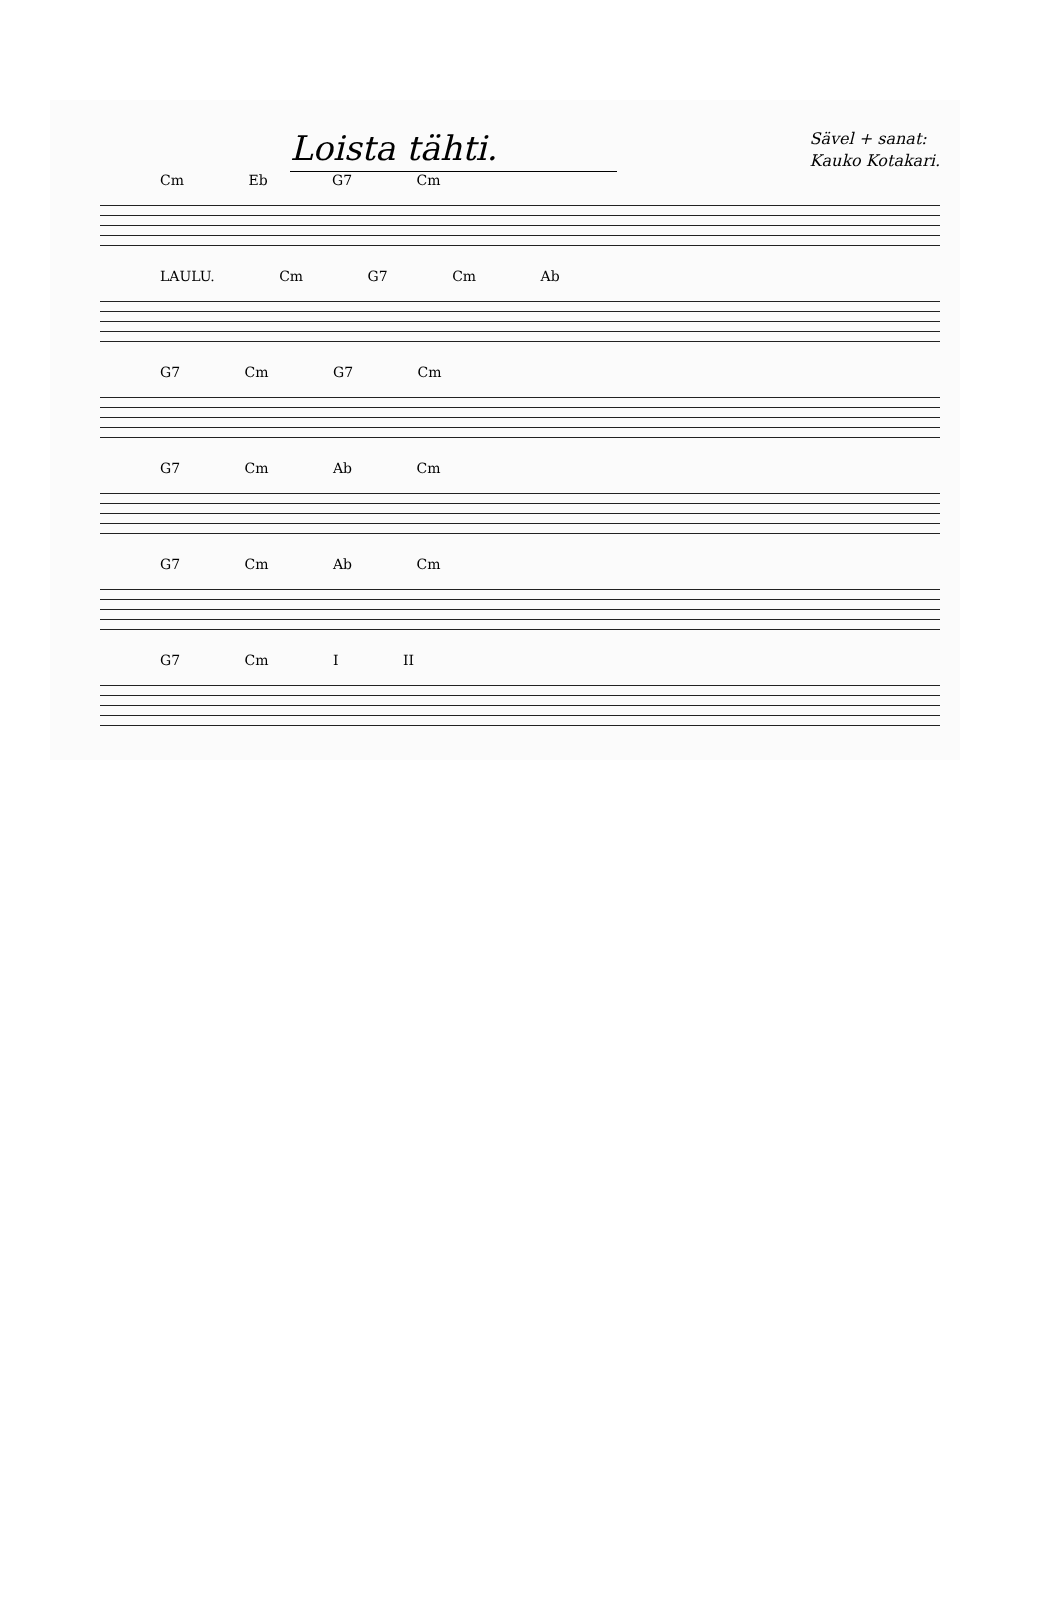Loista tähti.
Sävel + sanat:
Kauko Kotakari.
Cm Eb G7 Cm
LAULU. Cm G7 Cm Ab
G7 Cm G7 Cm
G7 Cm Ab Cm
G7 Cm Ab Cm
G7 Cm I II